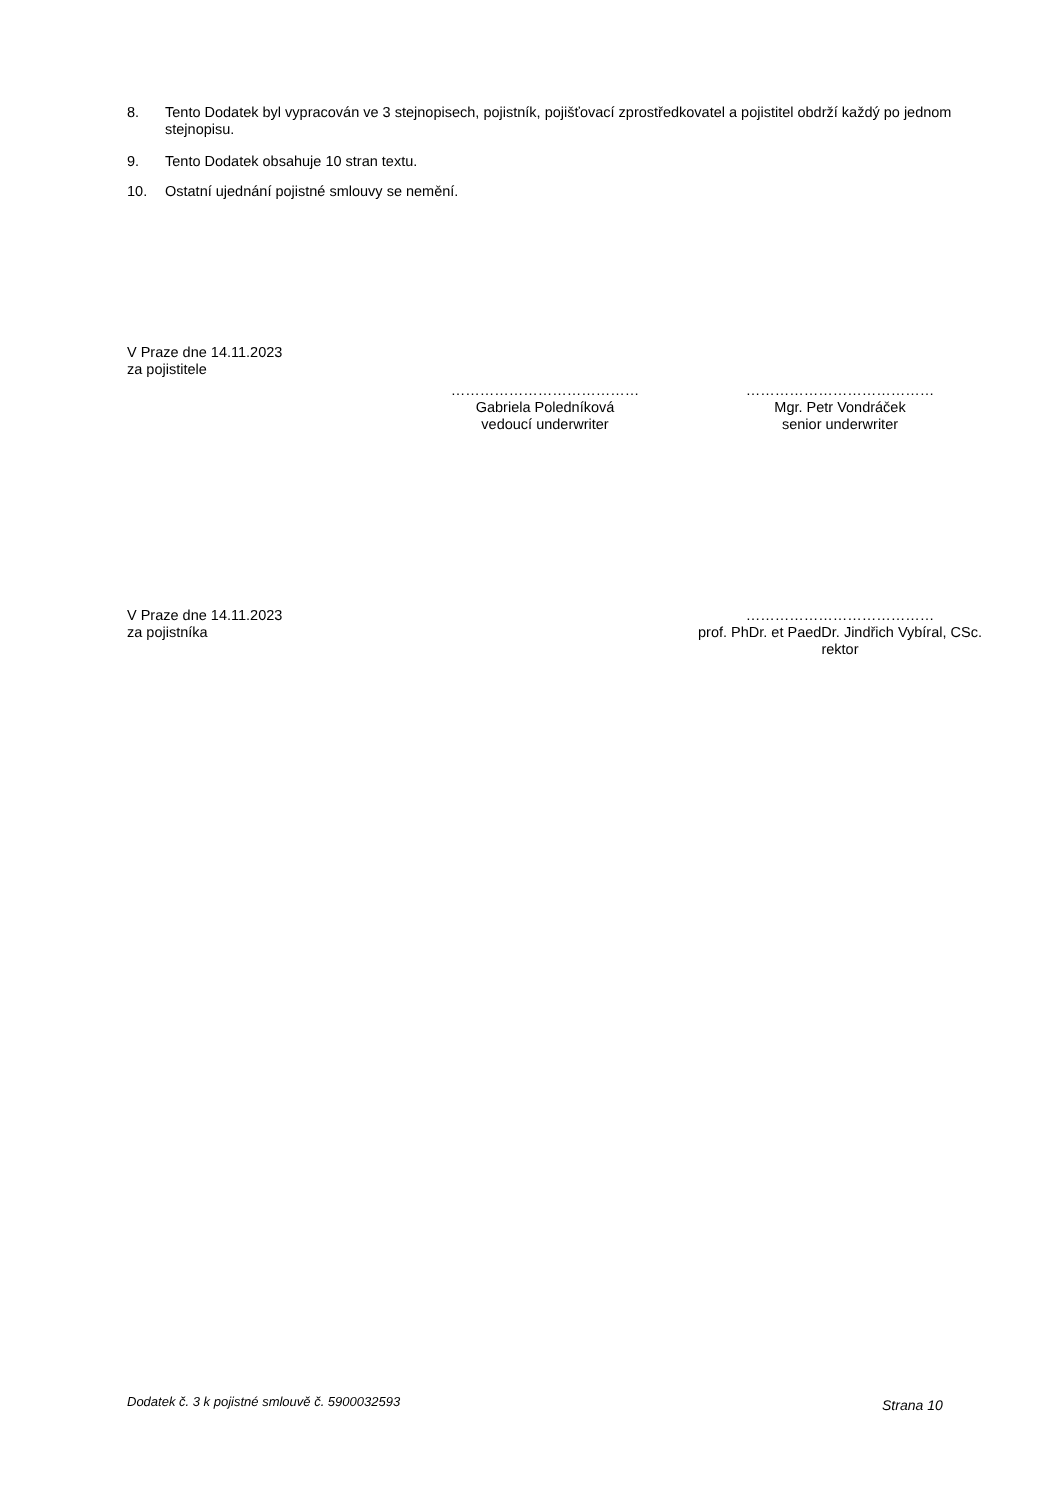8. Tento Dodatek byl vypracován ve 3 stejnopisech, pojistník, pojišťovací zprostředkovatel a pojistitel obdrží každý po jednom stejnopisu.
9. Tento Dodatek obsahuje 10 stran textu.
10. Ostatní ujednání pojistné smlouvy se nemění.
V Praze dne 14.11.2023
za pojistitele
…………………………………
Gabriela Poledníková
vedoucí underwriter
…………………………………
Mgr. Petr Vondráček
senior underwriter
V Praze dne 14.11.2023
za pojistníka
…………………………………
prof. PhDr. et PaedDr. Jindřich Vybíral, CSc.
rektor
Dodatek č. 3 k pojistné smlouvě č. 5900032593
Strana 10